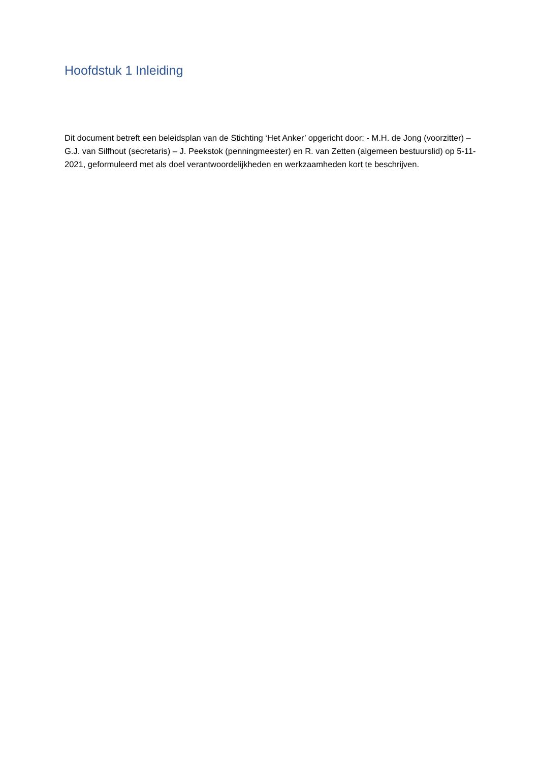Hoofdstuk 1 Inleiding
Dit document betreft een beleidsplan van de Stichting ‘Het Anker’ opgericht door: - M.H. de Jong (voorzitter) – G.J. van Silfhout (secretaris) – J. Peekstok (penningmeester) en R. van Zetten (algemeen bestuurslid) op 5-11-2021, geformuleerd met als doel verantwoordelijkheden en werkzaamheden kort te beschrijven.